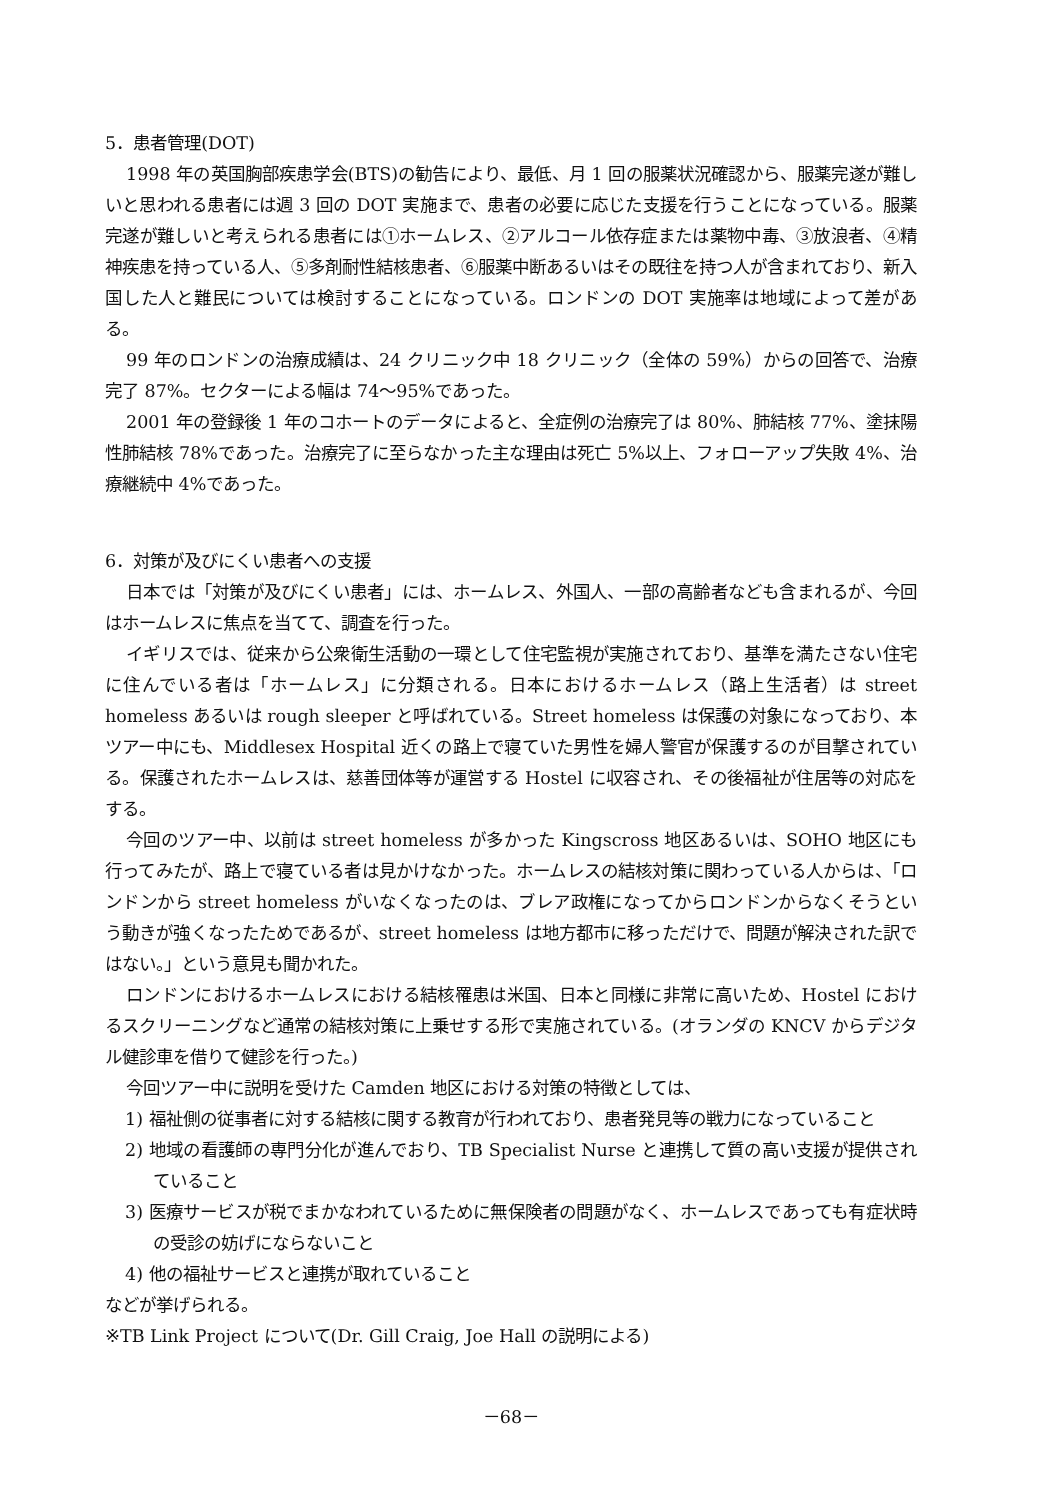5．患者管理(DOT)
1998 年の英国胸部疾患学会(BTS)の勧告により、最低、月 1 回の服薬状況確認から、服薬完遂が難しいと思われる患者には週 3 回の DOT 実施まで、患者の必要に応じた支援を行うことになっている。服薬完遂が難しいと考えられる患者には①ホームレス、②アルコール依存症または薬物中毒、③放浪者、④精神疾患を持っている人、⑤多剤耐性結核患者、⑥服薬中断あるいはその既往を持つ人が含まれており、新入国した人と難民については検討することになっている。ロンドンの DOT 実施率は地域によって差がある。
99 年のロンドンの治療成績は、24 クリニック中 18 クリニック（全体の 59%）からの回答で、治療完了 87%。セクターによる幅は 74～95%であった。
2001 年の登録後 1 年のコホートのデータによると、全症例の治療完了は 80%、肺結核 77%、塗抹陽性肺結核 78%であった。治療完了に至らなかった主な理由は死亡 5%以上、フォローアップ失敗 4%、治療継続中 4%であった。
6．対策が及びにくい患者への支援
日本では「対策が及びにくい患者」には、ホームレス、外国人、一部の高齢者なども含まれるが、今回はホームレスに焦点を当てて、調査を行った。
イギリスでは、従来から公衆衛生活動の一環として住宅監視が実施されており、基準を満たさない住宅に住んでいる者は「ホームレス」に分類される。日本におけるホームレス（路上生活者）は street homeless あるいは rough sleeper と呼ばれている。Street homeless は保護の対象になっており、本ツアー中にも、Middlesex Hospital 近くの路上で寝ていた男性を婦人警官が保護するのが目撃されている。保護されたホームレスは、慈善団体等が運営する Hostel に収容され、その後福祉が住居等の対応をする。
今回のツアー中、以前は street homeless が多かった Kingscross 地区あるいは、SOHO 地区にも行ってみたが、路上で寝ている者は見かけなかった。ホームレスの結核対策に関わっている人からは、「ロンドンから street homeless がいなくなったのは、ブレア政権になってからロンドンからなくそうという動きが強くなったためであるが、street homeless は地方都市に移っただけで、問題が解決された訳ではない。」という意見も聞かれた。
ロンドンにおけるホームレスにおける結核罹患は米国、日本と同様に非常に高いため、Hostel におけるスクリーニングなど通常の結核対策に上乗せする形で実施されている。(オランダの KNCV からデジタル健診車を借りて健診を行った。)
今回ツアー中に説明を受けた Camden 地区における対策の特徴としては、
1) 福祉側の従事者に対する結核に関する教育が行われており、患者発見等の戦力になっていること
2) 地域の看護師の専門分化が進んでおり、TB Specialist Nurse と連携して質の高い支援が提供されていること
3) 医療サービスが税でまかなわれているために無保険者の問題がなく、ホームレスであっても有症状時の受診の妨げにならないこと
4) 他の福祉サービスと連携が取れていること
などが挙げられる。
※TB Link Project について(Dr. Gill Craig, Joe Hall の説明による)
－68－